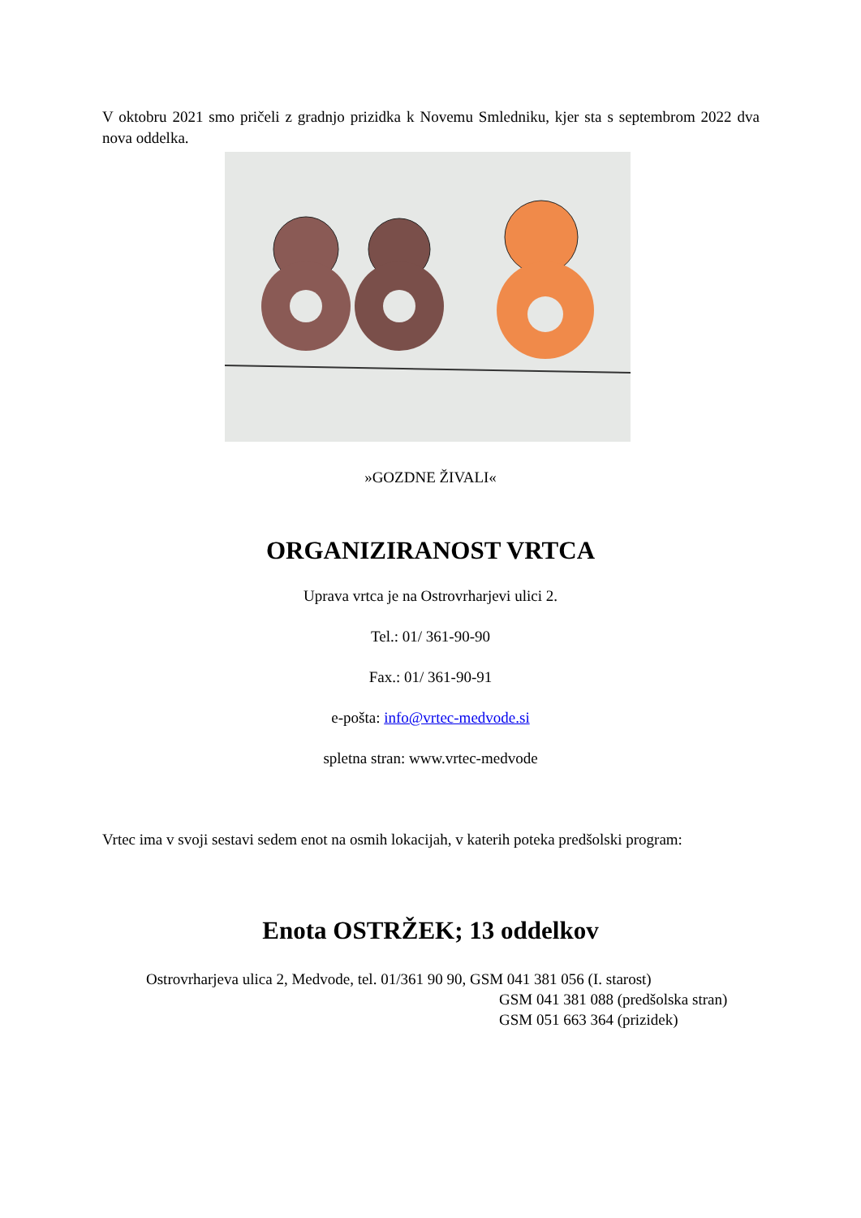V oktobru 2021 smo pričeli z gradnjo prizidka k Novemu Smledniku, kjer sta s septembrom 2022 dva nova oddelka.
»GOZDNE ŽIVALI«
ORGANIZIRANOST VRTCA
Uprava vrtca je na Ostrovrharjevi ulici 2.
Tel.: 01/ 361-90-90
Fax.: 01/ 361-90-91
e-pošta: info@vrtec-medvode.si
spletna stran: www.vrtec-medvode
Vrtec ima v svoji sestavi sedem enot na osmih lokacijah, v katerih poteka predšolski program:
Enota OSTRŽEK; 13 oddelkov
Ostrovrharjeva ulica 2, Medvode, tel. 01/361 90 90, GSM 041 381 056 (I. starost)
GSM 041 381 088 (predšolska stran)
GSM 051 663 364 (prizidek)